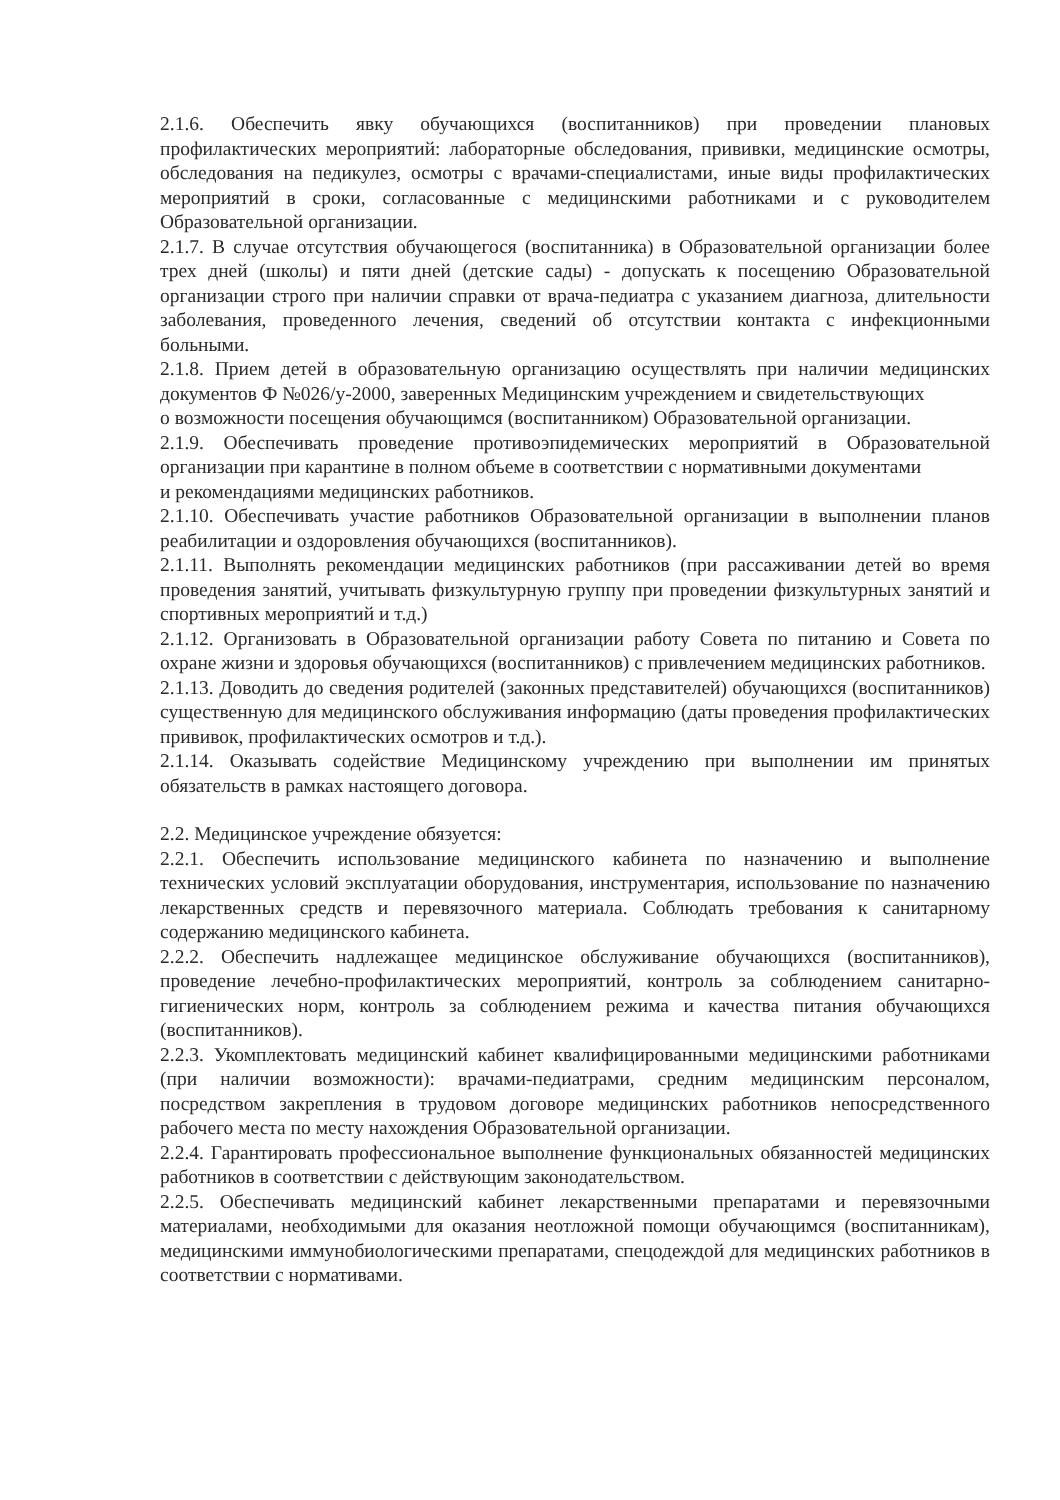2.1.6. Обеспечить явку обучающихся (воспитанников) при проведении плановых профилактических мероприятий: лабораторные обследования, прививки, медицинские осмотры, обследования на педикулез, осмотры с врачами-специалистами, иные виды профилактических мероприятий в сроки, согласованные с медицинскими работниками и с руководителем Образовательной организации.
2.1.7. В случае отсутствия обучающегося (воспитанника) в Образовательной организации более трех дней (школы) и пяти дней (детские сады) - допускать к посещению Образовательной организации строго при наличии справки от врача-педиатра с указанием диагноза, длительности заболевания, проведенного лечения, сведений об отсутствии контакта с инфекционными больными.
2.1.8. Прием детей в образовательную организацию осуществлять при наличии медицинских документов Ф №026/у-2000, заверенных Медицинским учреждением и свидетельствующих
о возможности посещения обучающимся (воспитанником) Образовательной организации.
2.1.9. Обеспечивать проведение противоэпидемических мероприятий в Образовательной организации при карантине в полном объеме в соответствии с нормативными документами
и рекомендациями медицинских работников.
2.1.10. Обеспечивать участие работников Образовательной организации в выполнении планов реабилитации и оздоровления обучающихся (воспитанников).
2.1.11. Выполнять рекомендации медицинских работников (при рассаживании детей во время проведения занятий, учитывать физкультурную группу при проведении физкультурных занятий и спортивных мероприятий и т.д.)
2.1.12. Организовать в Образовательной организации работу Совета по питанию и Совета по охране жизни и здоровья обучающихся (воспитанников) с привлечением медицинских работников.
2.1.13. Доводить до сведения родителей (законных представителей) обучающихся (воспитанников) существенную для медицинского обслуживания информацию (даты проведения профилактических прививок, профилактических осмотров и т.д.).
2.1.14. Оказывать содействие Медицинскому учреждению при выполнении им принятых обязательств в рамках настоящего договора.
2.2. Медицинское учреждение обязуется:
2.2.1. Обеспечить использование медицинского кабинета по назначению и выполнение технических условий эксплуатации оборудования, инструментария, использование по назначению лекарственных средств и перевязочного материала. Соблюдать требования к санитарному содержанию медицинского кабинета.
2.2.2. Обеспечить надлежащее медицинское обслуживание обучающихся (воспитанников), проведение лечебно-профилактических мероприятий, контроль за соблюдением санитарно-гигиенических норм, контроль за соблюдением режима и качества питания обучающихся (воспитанников).
2.2.3. Укомплектовать медицинский кабинет квалифицированными медицинскими работниками (при наличии возможности): врачами-педиатрами, средним медицинским персоналом, посредством закрепления в трудовом договоре медицинских работников непосредственного рабочего места по месту нахождения Образовательной организации.
2.2.4. Гарантировать профессиональное выполнение функциональных обязанностей медицинских работников в соответствии с действующим законодательством.
2.2.5. Обеспечивать медицинский кабинет лекарственными препаратами и перевязочными материалами, необходимыми для оказания неотложной помощи обучающимся (воспитанникам), медицинскими иммунобиологическими препаратами, спецодеждой для медицинских работников в соответствии с нормативами.